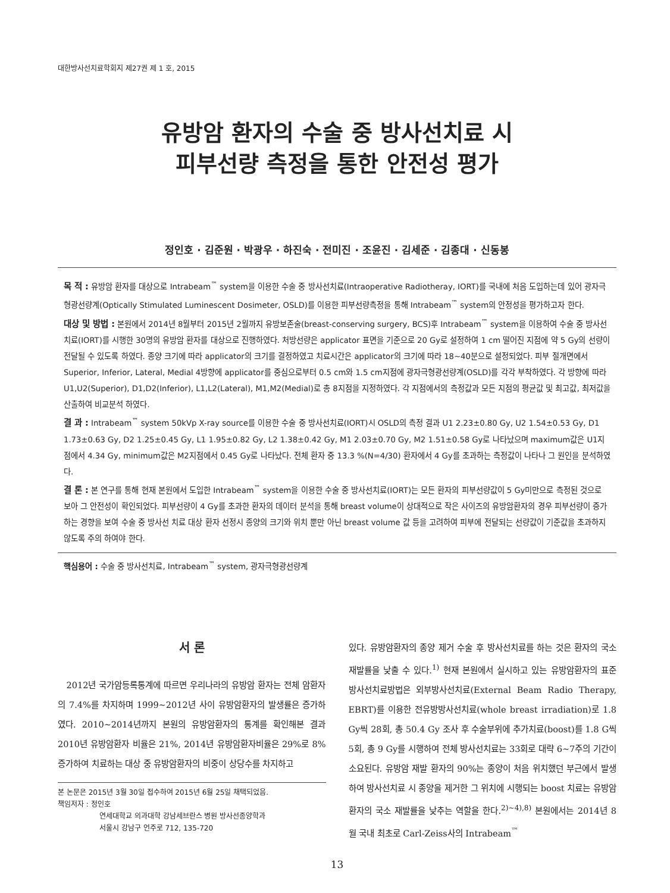대한방사선치료학회지 제27권 제 1 호, 2015
유방암 환자의 수술 중 방사선치료 시
피부선량 측정을 통한 안전성 평가
정인호 · 김준원 · 박광우 · 하진숙 · 전미진 · 조윤진 · 김세준 · 김종대 · 신동봉
목 적 : 유방암 환자를 대상으로 Intrabeam<sup>™</sup> system을 이용한 수술 중 방사선치료(Intraoperative Radiotheray, IORT)를 국내에 처음 도입하는데 있어 광자극형광선량계(Optically Stimulated Luminescent Dosimeter, OSLD)를 이용한 피부선량측정을 통해 Intrabeam<sup>™</sup> system의 안정성을 평가하고자 한다.
대상 및 방법 : 본원에서 2014년 8월부터 2015년 2월까지 유방보존술(breast-conserving surgery, BCS)후 Intrabeam<sup>™</sup> system을 이용하여 수술 중 방사선치료(IORT)를 시행한 30명의 유방암 환자를 대상으로 진행하였다. 처방선량은 applicator 표면을 기준으로 20 Gy로 설정하여 1 cm 떨어진 지점에 약 5 Gy의 선량이 전달될 수 있도록 하였다. 종양 크기에 따라 applicator의 크기를 결정하였고 치료시간은 applicator의 크기에 따라 18~40분으로 설정되었다. 피부 절개면에서 Superior, Inferior, Lateral, Medial 4방향에 applicator를 중심으로부터 0.5 cm와 1.5 cm지점에 광자극형광선량계(OSLD)를 각각 부착하였다. 각 방향에 따라 U1,U2(Superior), D1,D2(Inferior), L1,L2(Lateral), M1,M2(Medial)로 총 8지점을 지정하였다. 각 지점에서의 측정값과 모든 지점의 평균값 및 최고값, 최저값을 산출하여 비교분석 하였다.
결 과 : Intrabeam<sup>™</sup> system 50kVp X-ray source를 이용한 수술 중 방사선치료(IORT)시 OSLD의 측정 결과 U1 2.23±0.80 Gy, U2 1.54±0.53 Gy, D1 1.73±0.63 Gy, D2 1.25±0.45 Gy, L1 1.95±0.82 Gy, L2 1.38±0.42 Gy, M1 2.03±0.70 Gy, M2 1.51±0.58 Gy로 나타났으며 maximum값은 U1지점에서 4.34 Gy, minimum값은 M2지점에서 0.45 Gy로 나타났다. 전체 환자 중 13.3 %(N=4/30) 환자에서 4 Gy를 초과하는 측정값이 나타나 그 원인을 분석하였다.
결 론 : 본 연구를 통해 현재 본원에서 도입한 Intrabeam<sup>™</sup> system을 이용한 수술 중 방사선치료(IORT)는 모든 환자의 피부선량값이 5 Gy미만으로 측정된 것으로 보아 그 안전성이 확인되었다. 피부선량이 4 Gy를 초과한 환자의 데이터 분석을 통해 breast volume이 상대적으로 작은 사이즈의 유방암환자의 경우 피부선량이 증가하는 경향을 보여 수술 중 방사선 치료 대상 환자 선정시 종양의 크기와 위치 뿐만 아닌 breast volume 값 등을 고려하여 피부에 전달되는 선량값이 기준값을 초과하지 않도록 주의 하여야 한다.
핵심용어 : 수술 중 방사선치료, Intrabeam<sup>™</sup> system, 광자극형광선량계
서 론
2012년 국가암등록통계에 따르면 우리나라의 유방암 환자는 전체 암환자의 7.4%를 차지하며 1999~2012년 사이 유방암환자의 발생률은 증가하였다. 2010~2014년까지 본원의 유방암환자의 통계를 확인해본 결과 2010년 유방암환자 비율은 21%, 2014년 유방암환자비율은 29%로 8%증가하여 치료하는 대상 중 유방암환자의 비중이 상당수를 차지하고
본 논문은 2015년 3월 30일 접수하여 2015년 6월 25일 채택되었음.
책임저자 : 정인호
연세대학교 의과대학 강남세브란스 병원 방사선종양학과
서울시 강남구 언주로 712, 135-720
있다. 유방암환자의 종양 제거 수술 후 방사선치료를 하는 것은 환자의 국소 재발률을 낮출 수 있다.<sup>1)</sup> 현재 본원에서 실시하고 있는 유방암환자의 표준 방사선치료방법은 외부방사선치료(External Beam Radio Therapy, EBRT)를 이용한 전유방방사선치료(whole breast irradiation)로 1.8 Gy씩 28회, 총 50.4 Gy 조사 후 수술부위에 추가치료(boost)를 1.8 G씩 5회, 총 9 Gy를 시행하여 전체 방사선치료는 33회로 대략 6~7주의 기간이 소요된다. 유방암 재발 환자의 90%는 종양이 처음 위치했던 부근에서 발생하여 방사선치료 시 종양을 제거한 그 위치에 시행되는 boost 치료는 유방암환자의 국소 재발률을 낮추는 역할을 한다.<sup>2)~4),8)</sup> 본원에서는 2014년 8월 국내 최초로 Carl-Zeiss사의 Intrabeam<sup>™</sup>
13